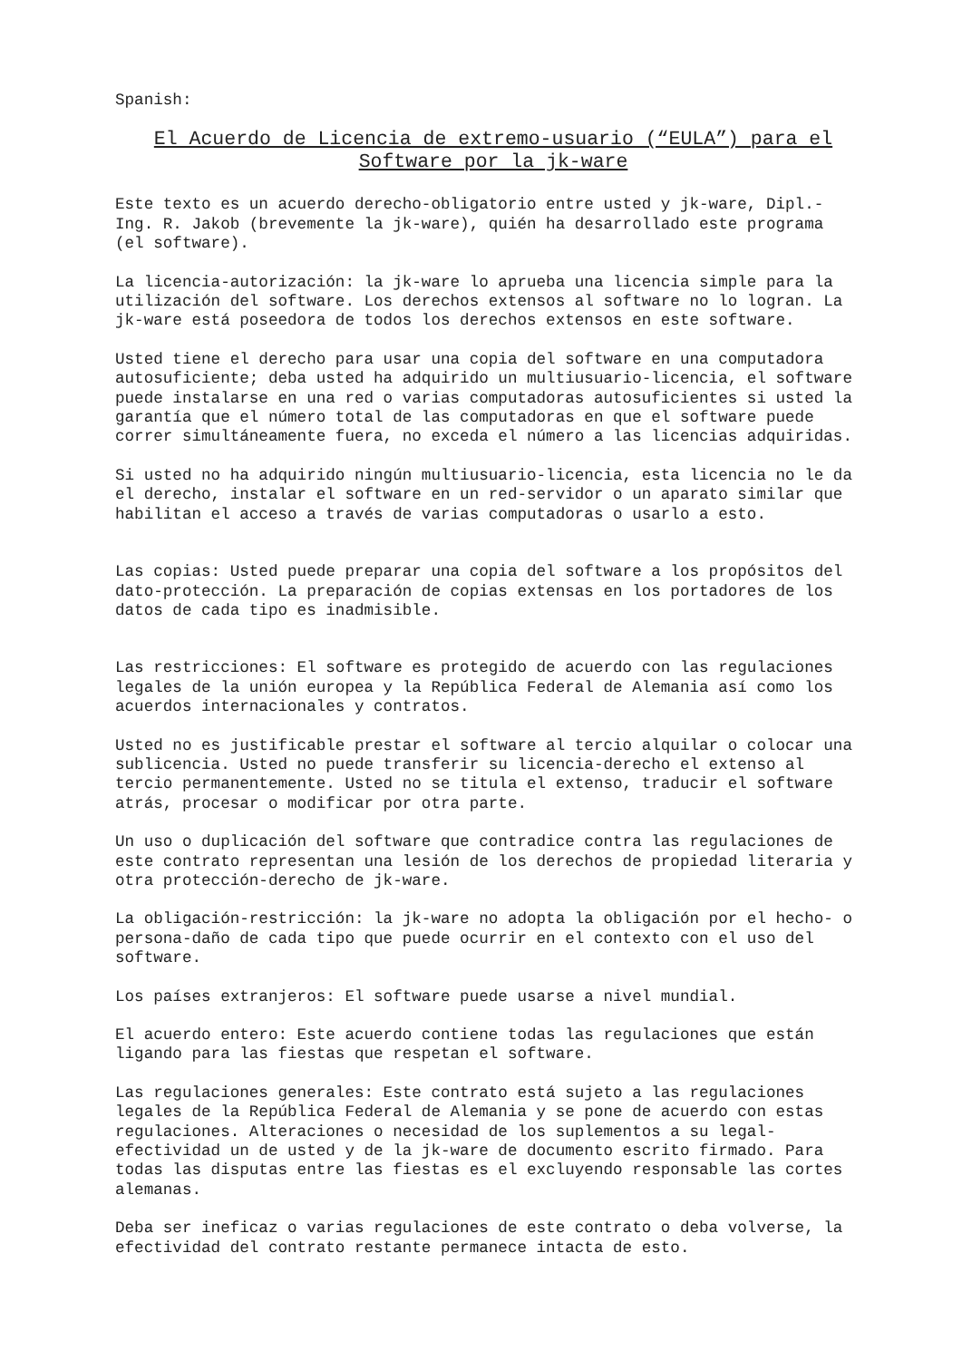Spanish:
El Acuerdo de Licencia de extremo-usuario (“EULA”) para el
Software por la jk-ware
Este texto es un acuerdo derecho-obligatorio entre usted y jk-ware, Dipl.- Ing. R. Jakob (brevemente la jk-ware), quién ha desarrollado este programa (el software).
La licencia-autorización: la jk-ware lo aprueba una licencia simple para la utilización del software. Los derechos extensos al software no lo logran. La jk-ware está poseedora de todos los derechos extensos en este software.
Usted tiene el derecho para usar una copia del software en una computadora autosuficiente; deba usted ha adquirido un multiusuario-licencia, el software puede instalarse en una red o varias computadoras autosuficientes si usted la garantía que el número total de las computadoras en que el software puede correr simultáneamente fuera, no exceda el número a las licencias adquiridas.
Si usted no ha adquirido ningún multiusuario-licencia, esta licencia no le da el derecho, instalar el software en un red-servidor o un aparato similar que habilitan el acceso a través de varias computadoras o usarlo a esto.
Las copias: Usted puede preparar una copia del software a los propósitos del dato-protección. La preparación de copias extensas en los portadores de los datos de cada tipo es inadmisible.
Las restricciones: El software es protegido de acuerdo con las regulaciones legales de la unión europea y la República Federal de Alemania así como los acuerdos internacionales y contratos.
Usted no es justificable prestar el software al tercio alquilar o colocar una sublicencia. Usted no puede transferir su licencia-derecho el extenso al tercio permanentemente. Usted no se titula el extenso, traducir el software atrás, procesar o modificar por otra parte.
Un uso o duplicación del software que contradice contra las regulaciones de este contrato representan una lesión de los derechos de propiedad literaria y otra protección-derecho de jk-ware.
La obligación-restricción: la jk-ware no adopta la obligación por el hecho- o persona-daño de cada tipo que puede ocurrir en el contexto con el uso del software.
Los países extranjeros: El software puede usarse a nivel mundial.
El acuerdo entero: Este acuerdo contiene todas las regulaciones que están ligando para las fiestas que respetan el software.
Las regulaciones generales: Este contrato está sujeto a las regulaciones legales de la República Federal de Alemania y se pone de acuerdo con estas regulaciones. Alteraciones o necesidad de los suplementos a su legal- efectividad un de usted y de la jk-ware de documento escrito firmado. Para todas las disputas entre las fiestas es el excluyendo responsable las cortes alemanas.
Deba ser ineficaz o varias regulaciones de este contrato o deba volverse, la efectividad del contrato restante permanece intacta de esto.